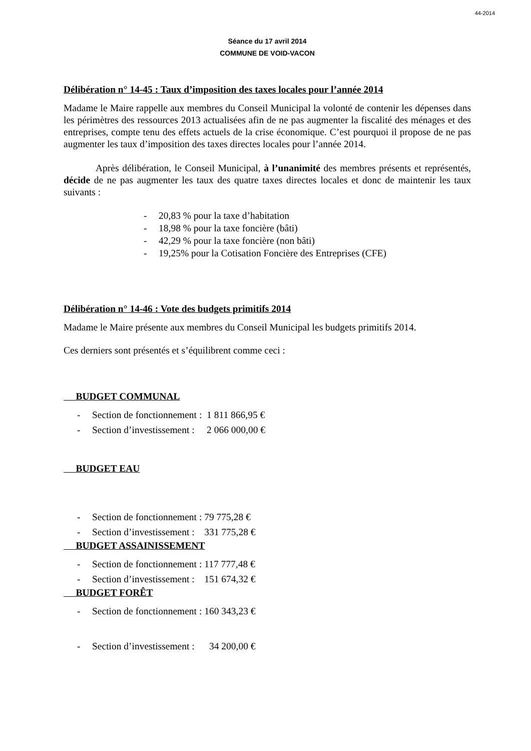44-2014
Séance du 17 avril 2014
COMMUNE DE VOID-VACON
Délibération n° 14-45 : Taux d’imposition des taxes locales pour l’année 2014
Madame le Maire rappelle aux membres du Conseil Municipal la volonté de contenir les dépenses dans les périmètres des ressources 2013 actualisées afin de ne pas augmenter la fiscalité des ménages et des entreprises, compte tenu des effets actuels de la crise économique. C’est pourquoi il propose de ne pas augmenter les taux d’imposition des taxes directes locales pour l’année 2014.
Après délibération, le Conseil Municipal, à l’unanimité des membres présents et représentés, décide de ne pas augmenter les taux des quatre taxes directes locales et donc de maintenir les taux suivants :
- 20,83 % pour la taxe d’habitation
- 18,98 % pour la taxe foncière (bâti)
- 42,29 % pour la taxe foncière (non bâti)
- 19,25% pour la Cotisation Foncière des Entreprises (CFE)
Délibération n° 14-46 : Vote des budgets primitifs 2014
Madame le Maire présente aux membres du Conseil Municipal les budgets primitifs 2014.
Ces derniers sont présentés et s’équilibrent comme ceci :
BUDGET COMMUNAL
- Section de fonctionnement : 1 811 866,95 €
- Section d’investissement : 2 066 000,00 €
BUDGET EAU
- Section de fonctionnement : 79 775,28 €
- Section d’investissement : 331 775,28 €
BUDGET ASSAINISSEMENT
- Section de fonctionnement : 117 777,48 €
- Section d’investissement : 151 674,32 €
BUDGET FORÊT
- Section de fonctionnement : 160 343,23 €
- Section d’investissement : 34 200,00 €